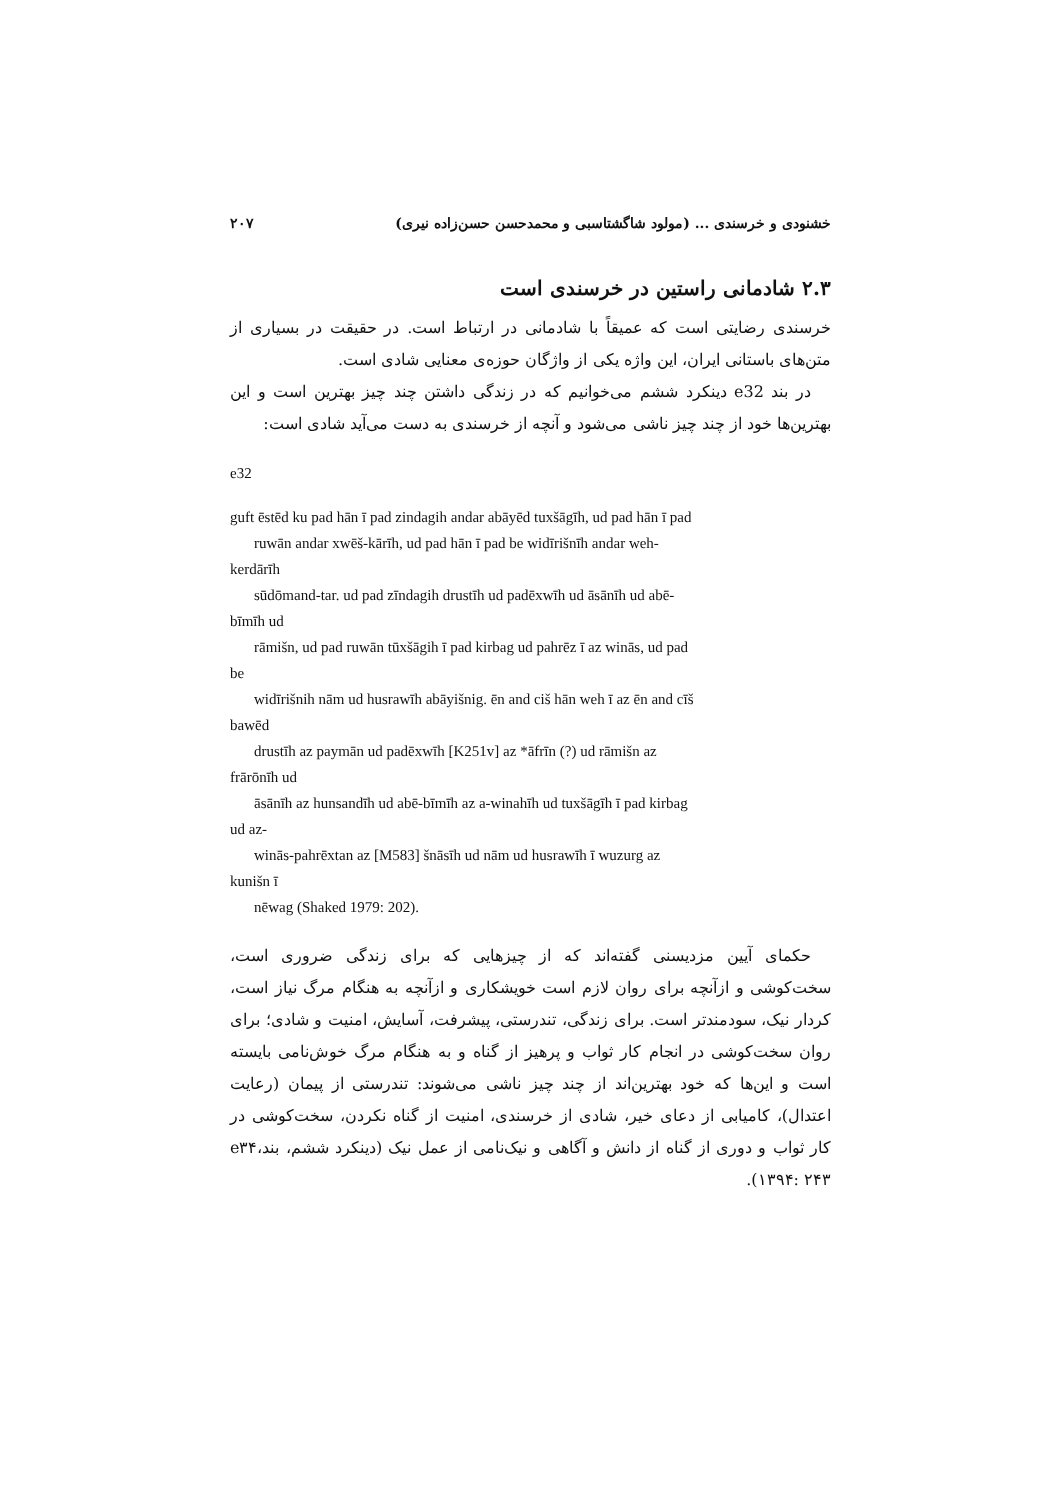خشنودی و خرسندی ... (مولود شاگشتاسبی و محمدحسن حسن‌زاده نیری) ۲۰۷
۲.۳ شادمانی راستین در خرسندی است
خرسندی رضایتی است که عمیقاً با شادمانی در ارتباط است. در حقیقت در بسیاری از متن‌های باستانی ایران، این واژه یکی از واژگان حوزه‌ی معنایی شادی است.
در بند e32 دینکرد ششم می‌خوانیم که در زندگی داشتن چند چیز بهترین است و این بهترین‌ها خود از چند چیز ناشی می‌شود و آنچه از خرسندی به دست می‌آید شادی است:
e32
guft ēstēd ku pad hān ī pad zindagih andar abāyēd tuxšāgīh, ud pad hān ī pad
ruwān andar xwēš-kārīh, ud pad hān ī pad be widīrišnīh andar weh-
kerdārīh
sūdōmand-tar. ud pad zīndagih drustīh ud padēxwīh ud āsānīh ud abē-
bīmīh ud
rāmišn, ud pad ruwān tūxšāgih ī pad kirbag ud pahrēz ī az winās, ud pad
be
widīrišnih nām ud husrawīh abāyišnig. ēn and ciš hān weh ī az ēn and cīš
bawēd
drustīh az paymān ud padēxwīh [K251v] az *āfrīn (?) ud rāmišn az
frārōnīh ud
āsānīh az hunsandīh ud abē-bīmīh az a-winahīh ud tuxšāgīh ī pad kirbag
ud az-
winās-pahrēxtan az [M583] šnāsīh ud nām ud husrawīh ī wuzurg az
kunišn ī
nēwag (Shaked 1979: 202).
حکمای آیین مزدیسنی گفته‌اند که از چیزهایی که برای زندگی ضروری است، سخت‌کوشی و ازآنچه برای روان لازم است خویشکاری و ازآنچه به هنگام مرگ نیاز است، کردار نیک، سودمندتر است. برای زندگی، تندرستی، پیشرفت، آسایش، امنیت و شادی؛ برای روان سخت‌کوشی در انجام کار ثواب و پرهیز از گناه و به هنگام مرگ خوش‌نامی بایسته است و این‌ها که خود بهترین‌اند از چند چیز ناشی می‌شوند: تندرستی از پیمان (رعایت اعتدال)، کامیابی از دعای خیر، شادی از خرسندی، امنیت از گناه نکردن، سخت‌کوشی در کار ثواب و دوری از گناه از دانش و آگاهی و نیک‌نامی از عمل نیک (دینکرد ششم، بندe۳۴، ۱۳۹۴: ۲۴۳).